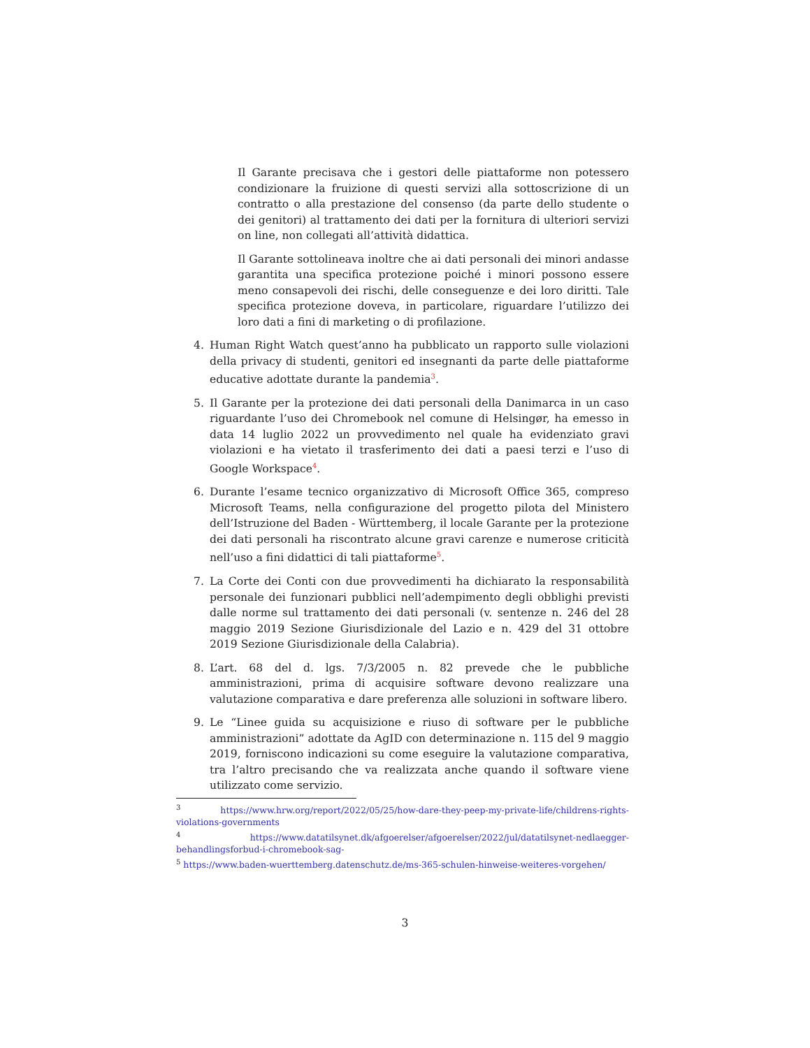Il Garante precisava che i gestori delle piattaforme non potessero condizionare la fruizione di questi servizi alla sottoscrizione di un contratto o alla prestazione del consenso (da parte dello studente o dei genitori) al trattamento dei dati per la fornitura di ulteriori servizi on line, non collegati all’attività didattica.
Il Garante sottolineava inoltre che ai dati personali dei minori andasse garantita una specifica protezione poiché i minori possono essere meno consapevoli dei rischi, delle conseguenze e dei loro diritti. Tale specifica protezione doveva, in particolare, riguardare l’utilizzo dei loro dati a fini di marketing o di profilazione.
4. Human Right Watch quest’anno ha pubblicato un rapporto sulle violazioni della privacy di studenti, genitori ed insegnanti da parte delle piattaforme educative adottate durante la pandemia<sup>3</sup>.
5. Il Garante per la protezione dei dati personali della Danimarca in un caso riguardante l’uso dei Chromebook nel comune di Helsingør, ha emesso in data 14 luglio 2022 un provvedimento nel quale ha evidenziato gravi violazioni e ha vietato il trasferimento dei dati a paesi terzi e l’uso di Google Workspace<sup>4</sup>.
6. Durante l’esame tecnico organizzativo di Microsoft Office 365, compreso Microsoft Teams, nella configurazione del progetto pilota del Ministero dell’Istruzione del Baden - Württemberg, il locale Garante per la protezione dei dati personali ha riscontrato alcune gravi carenze e numerose criticità nell’uso a fini didattici di tali piattaforme<sup>5</sup>.
7. La Corte dei Conti con due provvedimenti ha dichiarato la responsabilità personale dei funzionari pubblici nell’adempimento degli obblighi previsti dalle norme sul trattamento dei dati personali (v. sentenze n. 246 del 28 maggio 2019 Sezione Giurisdizionale del Lazio e n. 429 del 31 ottobre 2019 Sezione Giurisdizionale della Calabria).
8. L’art. 68 del d. lgs. 7/3/2005 n. 82 prevede che le pubbliche amministrazioni, prima di acquisire software devono realizzare una valutazione comparativa e dare preferenza alle soluzioni in software libero.
9. Le “Linee guida su acquisizione e riuso di software per le pubbliche amministrazioni” adottate da AgID con determinazione n. 115 del 9 maggio 2019, forniscono indicazioni su come eseguire la valutazione comparativa, tra l’altro precisando che va realizzata anche quando il software viene utilizzato come servizio.
<sup>3</sup> https://www.hrw.org/report/2022/05/25/how-dare-they-peep-my-private-life/childrens-rights-violations-governments
<sup>4</sup> https://www.datatilsynet.dk/afgoerelser/afgoerelser/2022/jul/datatilsynet-nedlaegger-behandlingsforbud-i-chromebook-sag-
<sup>5</sup> https://www.baden-wuerttemberg.datenschutz.de/ms-365-schulen-hinweise-weiteres-vorgehen/
3